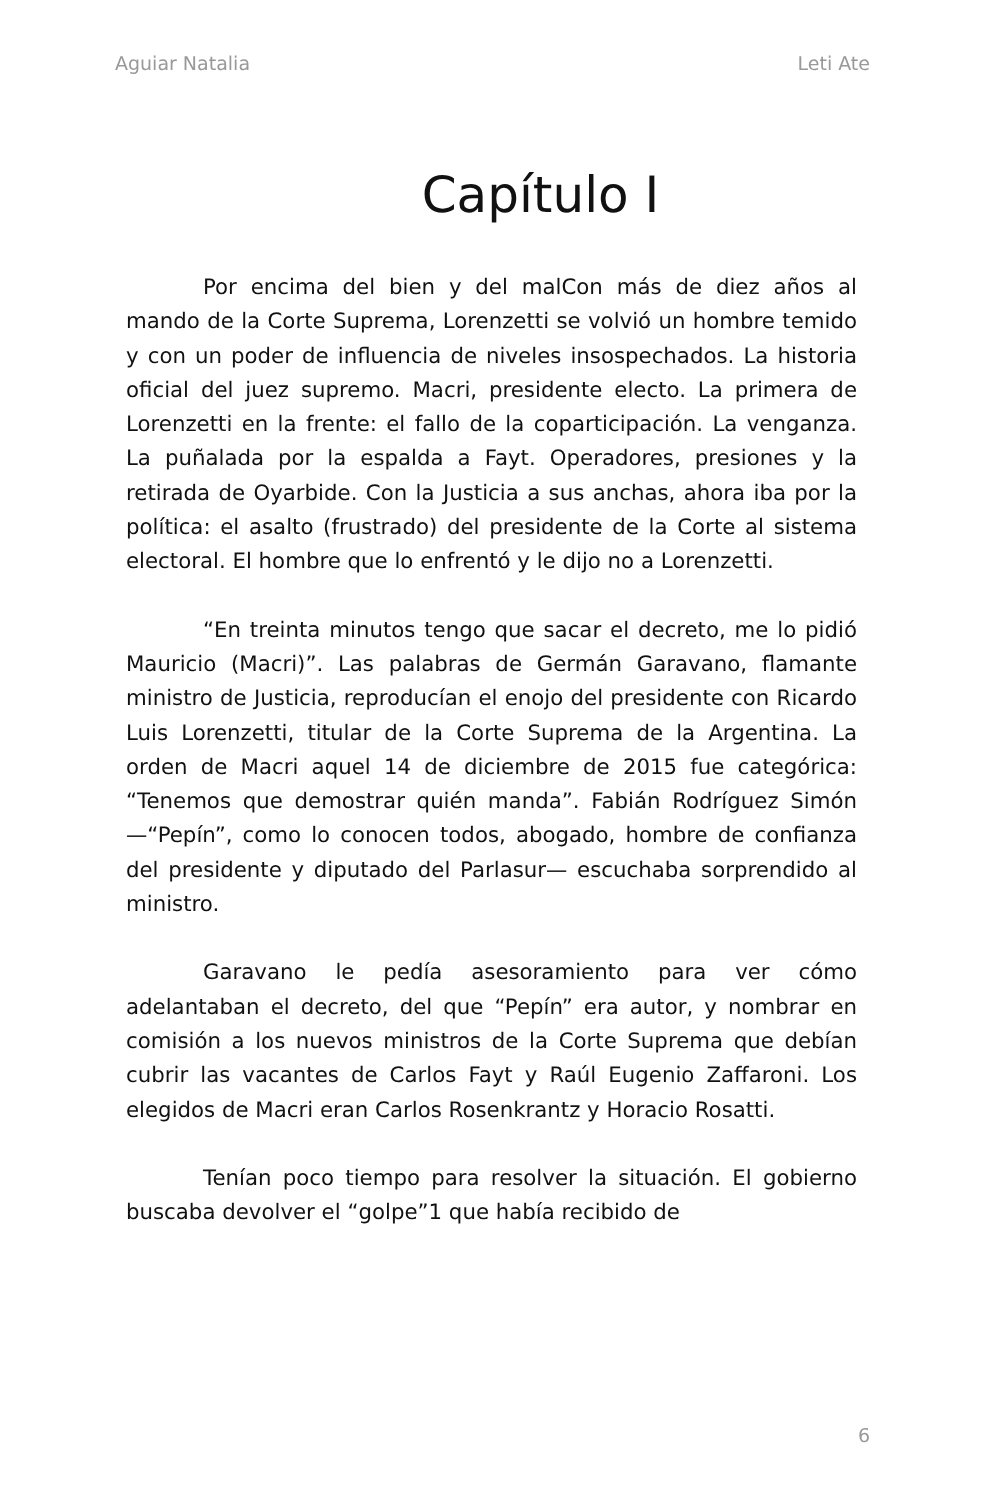Aguiar Natalia Leti Ate
Capítulo I
Por encima del bien y del malCon más de diez años al mando de la Corte Suprema, Lorenzetti se volvió un hombre temido y con un poder de influencia de niveles in­sospechados. La historia oficial del juez supremo. Macri, presidente electo. La primera de Lorenzetti en la frente: el fallo de la coparticipación. La venganza. La puñalada por la espalda a Fayt. Operadores, presiones y la retirada de Oyarbide. Con la Justicia a sus anchas, ahora iba por la política: el asalto (frustrado) del presidente de la Corte al sistema electoral. El hombre que lo enfrentó y le dijo no a Lorenzetti.
“En treinta minutos tengo que sacar el decreto, me lo pidió Mauricio (Macri)”. Las palabras de Germán Gara­vano, flamante ministro de Justicia, reproducían el enojo del presidente con Ricardo Luis Lorenzetti, titular de la Corte Suprema de la Argentina. La orden de Macri aquel 14 de diciembre de 2015 fue categórica: “Tenemos que de­mostrar quién manda”. Fabián Rodríguez Simón —“Pepín”, como lo conocen todos, abogado, hombre de confianza del presidente y diputado del Parlasur— escuchaba sor­prendido al ministro.
Garavano le pedía asesoramiento para ver cómo adelantaban el decreto, del que “Pepín” era autor, y nom­brar en comisión a los nuevos ministros de la Corte Suprema que debían cubrir las vacantes de Carlos Fayt y Raúl Eugenio Zaffaroni. Los elegidos de Macri eran Carlos Rosenkrantz y Horacio Rosatti.
Tenían poco tiempo para resolver la situación. El go­bierno buscaba devolver el “golpe”1 que había recibido de
6